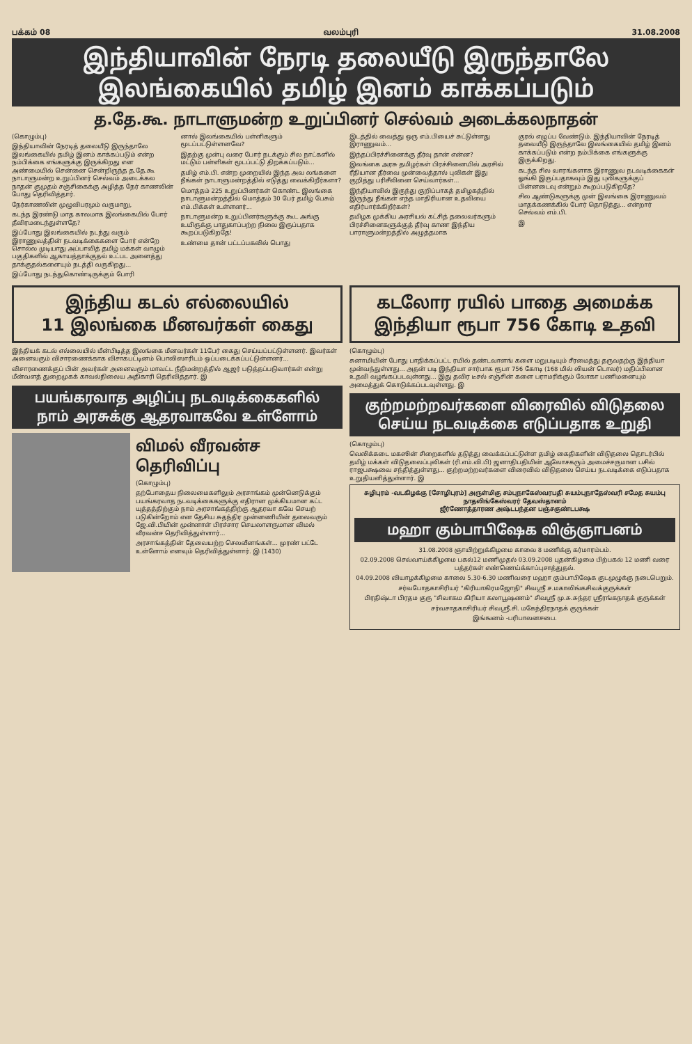பக்கம் 08 வலம்புரி 31.08.2008
இந்தியாவின் நேரடி தலையீடு இருந்தாலே
இலங்கையில் தமிழ் இனம் காக்கப்படும்
த.தே.கூ. நாடாளுமன்ற உறுப்பினர் செல்வம் அடைக்கலநாதன்
(கொழும்பு)
இந்தியாவின் நேரடித் தலையீடு இருந்தாலே இலங்கையில் தமிழ் இனம் காக்கப்படும் என்ற நம்பிக்கை எங்களுக்கு இருக்கிறது என அண்மையில் சென்னை சென்றிருந்த த.தே.கூ நாடாளுமன்ற உறுப்பினர் செல்வம் அடைக்கல நாதன் குமுதம் சஞ்சிகைக்கு அழித்த நேர் காணலின் போது தெரிவித்தார்.
நேர்காணலின் முழுவிபரமும் வருமாறு,
கடந்த இரண்டு மாத காலமாக இலங்கையில் போர் தீவிரமடைந்துள்ளதே?
இப்போது இலங்கையில் நடந்து வரும் இராணுவத்தின் நடவடிக்கைகளை போர் என்றே சொல்ல முடியாது அப்பாவித் தமிழ் மக்கள் வாழும் பகுதிகளில் ஆகாயத்தாக்குதல் உட்பட அனைத்து தாக்குதல்களையும் நடத்தி வருகிறது...
இப்போது நடந்துகொண்டிருக்கும் போரி
னால் இலங்கையில் பள்ளிகளும் மூடப்பட்டுள்ளனவே?
இதற்கு முன்பு வரை போர் நடக்கும் சில நாட்களில் மட்டும் பள்ளிகள் மூடப்பட்டு திறக்கப்படும்...
தமிழ் எம்.பி. என்ற முறையில் இந்த அவ லங்களை நீங்கள் நாடாளுமன்றத்தில் எடுத்து வைக்கிறீர்களா?
மொத்தம் 225 உறுப்பினர்கள் கொண்ட இலங்கை நாடாளுமன்றத்தில் மொத்தம் 30 பேர் தமிழ் பேசும் எம்.பிக்கள் உள்ளனர்...
நாடாளுமன்ற உறுப்பினர்களுக்கு கூட அங்கு உயிருக்கு பாதுகாப்பற்ற நிலை இருப்பதாக கூறப்படுகிறதே!
உண்மை தான் பட்டப்பகலில் பொது
இடத்தில் வைத்து ஒரு எம்.பியைச் சுட்டுள்ளது இராணுவம்...
இந்தப்பிரச்சினைக்கு தீர்வு தான் என்ன?
இலங்கை அரசு தமிழர்கள் பிரச்சினையில் அரசில் ரீதியான தீர்வை முன்வைத்தால் புலிகள் இது குறித்து பரிசீலினை செய்வார்கள்...
இந்தியாவில் இருந்து குறிப்பாகத் தமிழகத்தில் இருந்து நீங்கள் எந்த மாதிரியான உதவியை எதிர்பார்க்கிறீர்கள்?
தமிழக முக்கிய அரசியல் கட்சித் தலைவர்களும் பிரச்சினைகளுக்குத் தீர்வு காண இந்திய பாராளுமன்றத்தில் அழுத்தமாக
குரல் எழுப்ப வேண்டும். இந்தியாவின் நேரடித் தலையீடு இருந்தாலே இலங்கையில் தமிழ் இனம் காக்கப்படும் என்ற நம்பிக்கை எங்களுக்கு இருக்கிறது.
கடந்த சில வாரங்களாக இராணுவ நடவடிக்கைகள் ஓங்கி இருப்பதாகவும் இது புலிகளுக்குப் பின்னடைவு என்றும் கூறப்படுகிறதே?
சில ஆண்டுகளுக்கு முன் இலங்கை இராணுவம் மாதக்கணக்கில் போர் தொடுத்து... என்றார் செல்வம் எம்.பி.
இ
இந்திய கடல் எல்லையில்
11 இலங்கை மீனவர்கள் கைது
இந்தியக் கடல் எல்லையில் மீன்பிடித்த இலங்கை மீனவர்கள் 11பேர் கைது செய்யப்பட்டுள்ளனர். இவர்கள் அனைவரும் விசாரணைக்காக விசாகபட்டினம் பொலிஸாரிடம் ஒப்படைக்கப்பட்டுள்ளனர்...
விசாரணைக்குப் பின் அவர்கள் அனைவரும் மாவட்ட நீதிமன்றத்தில் ஆஜர் படுத்தப்படுவார்கள் என்று மீன்வளத் துறைமுகக் காவல்நிலைய அதிகாரி தெரிவித்தார். இ
பயங்கரவாத அழிப்பு நடவடிக்கைகளில்
நாம் அரசுக்கு ஆதரவாகவே உள்ளோம்
விமல் வீரவன்ச தெரிவிப்பு
(கொழும்பு)
தற்போதைய நிலைமைகளிலும் அரசாங்கம் முன்னெடுக்கும் பயங்கரவாத நடவடிக்கைகளுக்கு எதிரான முக்கியமான கட்ட யுத்தத்திற்கும் நாம் அரசாங்கத்திற்கு ஆதரவா கவே செயற் படுகின்றோம் என தேசிய சுதந்திர முன்னணியின் தலைவரும் ஜே.வி.பியின் முன்னாள் பிரச்சார செயலாளருமான விமல் வீரவன்ச தெரிவித்துள்ளார்...
அரசாங்கத்தின் தேவையற்ற செலவீனங்கள்... முரண் பட்டே உள்ளோம் எனவும் தெரிவித்துள்ளார். இ (1430)
கடலோர ரயில் பாதை அமைக்க
இந்தியா ரூபா 756 கோடி உதவி
(கொழும்பு)
சுனாமியின் போது பாதிக்கப்பட்ட ரயில் தண்டவாளங் களை மறுபடியும் சீரமைத்து தருவதற்கு இந்தியா முன்வந்துள்ளது... அதன் படி இந்தியா சார்பாக ரூபா 756 கோடி (168 மில் லியன் டொலர்) மதிப்பிலான உதவி வழங்கப்படவுள்ளது... இது தவிர டீசல் எஞ்சின் களை பராமரிக்கும் லோகா பணிமனையும் அமைத்துக் கொடுக்கப்படவுள்ளது. இ
குற்றமற்றவர்களை விரைவில் விடுதலை
செய்ய நடவடிக்கை எடுப்பதாக உறுதி
(கொழும்பு)
வெலிக்கடை மகஸின் சிறைகளில் தடுத்து வைக்கப்பட்டுள்ள தமிழ் கைதிகளின் விடுதலை தொடர்பில் தமிழ் மக்கள் விடுதலைப்புலிகள் (ரி.எம்.வி.பி) ஜனாதிபதியின் ஆலோசகரும் அமைச்சருமான பசில் ராஜபக்ஷவை சந்தித்துள்ளது... குற்றமற்றவர்களை விரைவில் விடுதலை செய்ய நடவடிக்கை எடுப்பதாக உறுதியளித்துள்ளார். இ
சுழிபுரம் -வடகிழக்கு [சோழிபுரம்] அருள்மிகு சம்புநாகேஸ்வரபதி சுயம்புநாதேஸ்வரி சமேத சுயம்பு நாதலிங்கேஸ்வரர் தேவஸ்தானம்
ஜீர்ணோத்தாரண அஷ்டபந்தன பஞ்சகுண்டபக்ஷ
மஹா கும்பாபிஷேக விஞ்ஞாபனம்
31.08.2008 ஞாயிற்றுக்கிழமை காலை 8 மணிக்கு கர்மாரம்பம்.
02.09.2008 செவ்வாய்க்கிழமை பகல்12 மணிமுதல் 03.09.2008 புதன்கிழமை பிற்பகல் 12 மணி வரை பத்தர்கள் எண்ணெய்க்காப்புசாத்துதல்.
04.09.2008 வியாழக்கிழமை காலை 5.30-6.30 மணிவரை மஹா கும்பாபிஷேக குடமுழுக்கு நடைபெறும்.
சர்வபோதகாசிரியர் "கிரியாகிரமஜோதி" சிவஸ்ரீ ச.மகாலிங்கசிவக்குருக்கள்
பிரதிஷ்டா பிரதம குரு "சிவாகம கிரியா கலாபூஷணம்" சிவஸ்ரீ மு.சு.சுந்தர ஸ்ரீரங்கநாதக் குருக்கள்
சர்வசாதகாசிரியர் சிவஸ்ரீ.சி. மகேந்திரநாதக் குருக்கள்
இங்ஙனம் -பரிபாலனசபை.